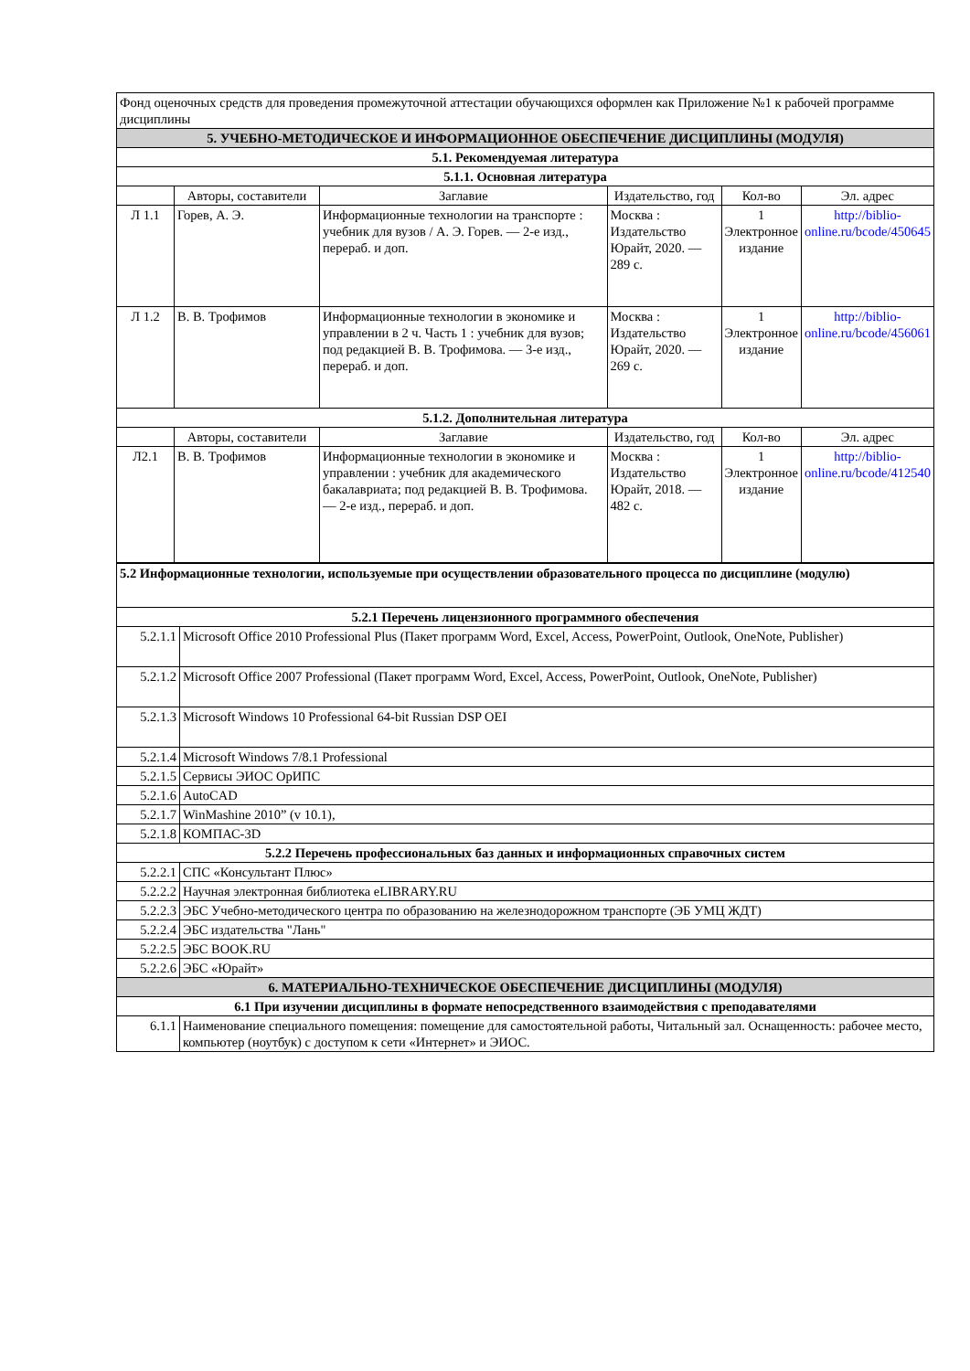| Фонд оценочных средств для проведения промежуточной аттестации обучающихся оформлен как Приложение №1 к рабочей программе дисциплины | | | | | |
| 5. УЧЕБНО-МЕТОДИЧЕСКОЕ И ИНФОРМАЦИОННОЕ ОБЕСПЕЧЕНИЕ ДИСЦИПЛИНЫ (МОДУЛЯ) | | | | | |
| 5.1. Рекомендуемая литература | | | | | |
| 5.1.1. Основная литература | | | | | |
| | Авторы, составители | Заглавие | Издательство, год | Кол-во | Эл. адрес |
| Л 1.1 | Горев, А. Э. | Информационные технологии на транспорте : учебник для вузов / А. Э. Горев. — 2-е изд., перераб. и доп. | Москва : Издательство Юрайт, 2020. — 289 с. | 1 Электронное издание | http://biblio-online.ru/bcode/450645 |
| Л 1.2 | В. В. Трофимов | Информационные технологии в экономике и управлении в 2 ч. Часть 1 : учебник для вузов; под редакцией В. В. Трофимова. — 3-е изд., перераб. и доп. | Москва : Издательство Юрайт, 2020. — 269 с. | 1 Электронное издание | http://biblio-online.ru/bcode/456061 |
| 5.1.2. Дополнительная литература | | | | | |
| | Авторы, составители | Заглавие | Издательство, год | Кол-во | Эл. адрес |
| Л2.1 | В. В. Трофимов | Информационные технологии в экономике и управлении : учебник для академического бакалавриата; под редакцией В. В. Трофимова. — 2-е изд., перераб. и доп. | Москва : Издательство Юрайт, 2018. — 482 с. | 1 Электронное издание | http://biblio-online.ru/bcode/412540 |
| 5.2 Информационные технологии, используемые при осуществлении образовательного процесса по дисциплине (модулю) | |
| 5.2.1 Перечень лицензионного программного обеспечения | |
| 5.2.1.1 | Microsoft Office 2010 Professional Plus (Пакет программ Word, Excel, Access, PowerPoint, Outlook, OneNote, Publisher) |
| 5.2.1.2 | Microsoft Office 2007 Professional (Пакет программ Word, Excel, Access, PowerPoint, Outlook, OneNote, Publisher) |
| 5.2.1.3 | Microsoft Windows 10 Professional 64-bit Russian DSP OEI |
| 5.2.1.4 | Microsoft Windows 7/8.1 Professional |
| 5.2.1.5 | Сервисы ЭИОС ОрИПС |
| 5.2.1.6 | AutoCAD |
| 5.2.1.7 | WinMashine 2010” (v 10.1), |
| 5.2.1.8 | КОМПАС-3D |
| 5.2.2 Перечень профессиональных баз данных и информационных справочных систем | |
| 5.2.2.1 | СПС «Консультант Плюс» |
| 5.2.2.2 | Научная электронная библиотека eLIBRARY.RU |
| 5.2.2.3 | ЭБС Учебно-методического центра по образованию на железнодорожном транспорте (ЭБ УМЦ ЖДТ) |
| 5.2.2.4 | ЭБС издательства "Лань" |
| 5.2.2.5 | ЭБС BOOK.RU |
| 5.2.2.6 | ЭБС «Юрайт» |
| 6. МАТЕРИАЛЬНО-ТЕХНИЧЕСКОЕ ОБЕСПЕЧЕНИЕ ДИСЦИПЛИНЫ (МОДУЛЯ) | |
| 6.1 При изучении дисциплины в формате непосредственного взаимодействия с преподавателями | |
| 6.1.1 | Наименование специального помещения: помещение для самостоятельной работы, Читальный зал. Оснащенность: рабочее место, компьютер (ноутбук) с доступом к сети «Интернет» и ЭИОС. |